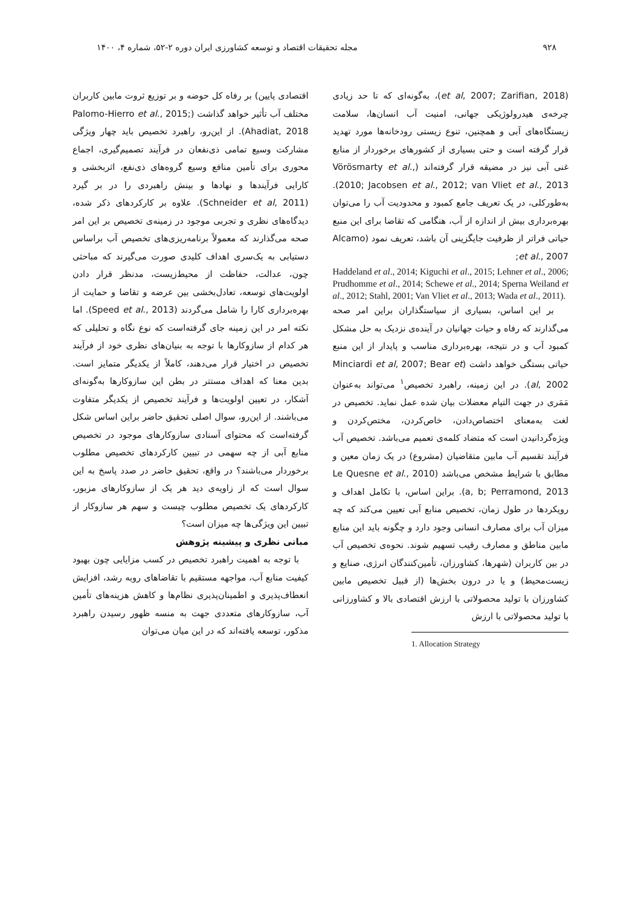۹۲۸ مجله تحقیقات اقتصاد و توسعه کشاورزی ایران دوره ۲-۵۲، شماره ۴، ۱۴۰۰
(et al, 2007; Zarifian, 2018)، به‌گونه‌ای که تا حد زیادی چرخه‌ی هیدرولوژیکی جهانی، امنیت آب انسان‌ها، سلامت زیستگاه‌های آبی و همچنین، تنوع زیستی رودخانه‌ها مورد تهدید قرار گرفته است و حتی بسیاری از کشورهای برخوردار از منابع غنی آبی نیز در مضیقه قرار گرفته‌اند (Vörösmarty et al., 2010; Jacobsen et al., 2012; van Vliet et al., 2013). به‌طورکلی، در یک تعریف جامع کمبود و محدودیت آب را می‌توان بهره‌برداری بیش از اندازه از آب، هنگامی که تقاضا برای این منبع حیاتی فراتر از ظرفیت جایگزینی آن باشد، تعریف نمود (Alcamo et al., 2007;
Haddeland et al., 2014; Kiguchi et al., 2015; Lehner et al., 2006; Prudhomme et al., 2014; Schewe et al., 2014; Sperna Weiland et al., 2012; Stahl, 2001; Van Vliet et al., 2013; Wada et al., 2011).
بر این اساس، بسیاری از سیاستگذاران براین امر صحه می‌گذارند که رفاه و حیات جهانیان در آینده‌ی نزدیک به حل مشکل کمبود آب و در نتیجه، بهره‌برداری مناسب و پایدار از این منبع حیاتی بستگی خواهد داشت (Minciardi et al, 2007; Bear et al, 2002). در این زمینه، راهبرد تخصیص<sup>۱</sup> می‌تواند به‌عنوان مَمَری در جهت التیام معضلات بیان شده عمل نماید. تخصیص در لغت به‌معنای اختصاص‌دادن، خاص‌کردن، مختص‌کردن و ویژه‌گردانیدن است که متضاد کلمه‌ی تعمیم می‌باشد. تخصیص آب فرآیند تقسیم آب مابین متقاضیان (مشروع) در یک زمان معین و مطابق با شرایط مشخص می‌باشد (Le Quesne et al., 2010 a, b; Perramond, 2013). براین اساس، با تکامل اهداف و رویکردها در طول زمان، تخصیص منابع آبی تعیین می‌کند که چه میزان آب برای مصارف انسانی وجود دارد و چگونه باید این منابع مابین مناطق و مصارف رقیب تسهیم شوند. نحوه‌ی تخصیص آب در بین کاربران (شهرها، کشاورزان، تأمین‌کنندگان انرژی، صنایع و زیست‌محیط) و یا در درون بخش‌ها (از قبیل تخصیص مابین کشاورزان با تولید محصولاتی با ارزش اقتصادی بالا و کشاورزانی با تولید محصولاتی با ارزش
1. Allocation Strategy
اقتصادی پایین) بر رفاه کل حوضه و بر توزیع ثروت مابین کاربران مختلف آب تأثیر خواهد گذاشت (Palomo-Hierro et al., 2015; Ahadiat, 2018). از این‌رو، راهبرد تخصیص باید چهار ویژگی مشارکت وسیع تمامی ذی‌نفعان در فرآیند تصمیم‌گیری، اجماع محوری برای تأمین منافع وسیع گروه‌های ذی‌نفع، اثربخشی و کارایی فرآیندها و نهادها و بینش راهبردی را در بر گیرد (Schneider et al, 2011). علاوه بر کارکردهای ذکر شده، دیدگاه‌های نظری و تجربی موجود در زمینه‌ی تخصیص بر این امر صحه می‌گذارند که معمولاً برنامه‌ریزی‌های تخصیص آب براساس دستیابی به یک‌سری اهداف کلیدی صورت می‌گیرند که مباحثی چون، عدالت، حفاظت از محیط‌زیست، مدنظر قرار دادن اولویت‌های توسعه، تعادل‌بخشی بین عرضه و تقاضا و حمایت از بهره‌برداری کارا را شامل می‌گردند (Speed et al., 2013). اما نکته امر در این زمینه جای گرفته‌است که نوع نگاه و تحلیلی که هر کدام از سازوکارها با توجه به بنیان‌های نظری خود از فرآیند تخصیص در اختیار قرار می‌دهند، کاملاً از یکدیگر متمایز است. بدین معنا که اهداف مستتر در بطن این سازوکارها به‌گونه‌ای آشکار، در تعیین اولویت‌ها و فرآیند تخصیص از یکدیگر متفاوت می‌باشند. از این‌رو، سوال اصلی تحقیق حاضر براین اساس شکل گرفته‌است که محتوای آسنادی سازوکارهای موجود در تخصیص منابع آبی از چه سهمی در تبیین کارکردهای تخصیص مطلوب برخوردار می‌باشند؟ در واقع، تحقیق حاضر در صدد پاسخ به این سوال است که از زاویه‌ی دید هر یک از سازوکارهای مزبور، کارکردهای یک تخصیص مطلوب چیست و سهم هر سازوکار از تبیین این ویژگی‌ها چه میزان است؟
مبانی نظری و پیشینه پژوهش
با توجه به اهمیت راهبرد تخصیص در کسب مزایایی چون بهبود کیفیت منابع آب، مواجهه مستقیم با تقاضاهای روبه رشد، افزایش انعطاف‌پذیری و اطمینان‌پذیری نظام‌ها و کاهش هزینه‌های تأمین آب، سازوکارهای متعددی جهت به منسه ظهور رسیدن راهبرد مذکور، توسعه یافته‌اند که در این میان می‌توان